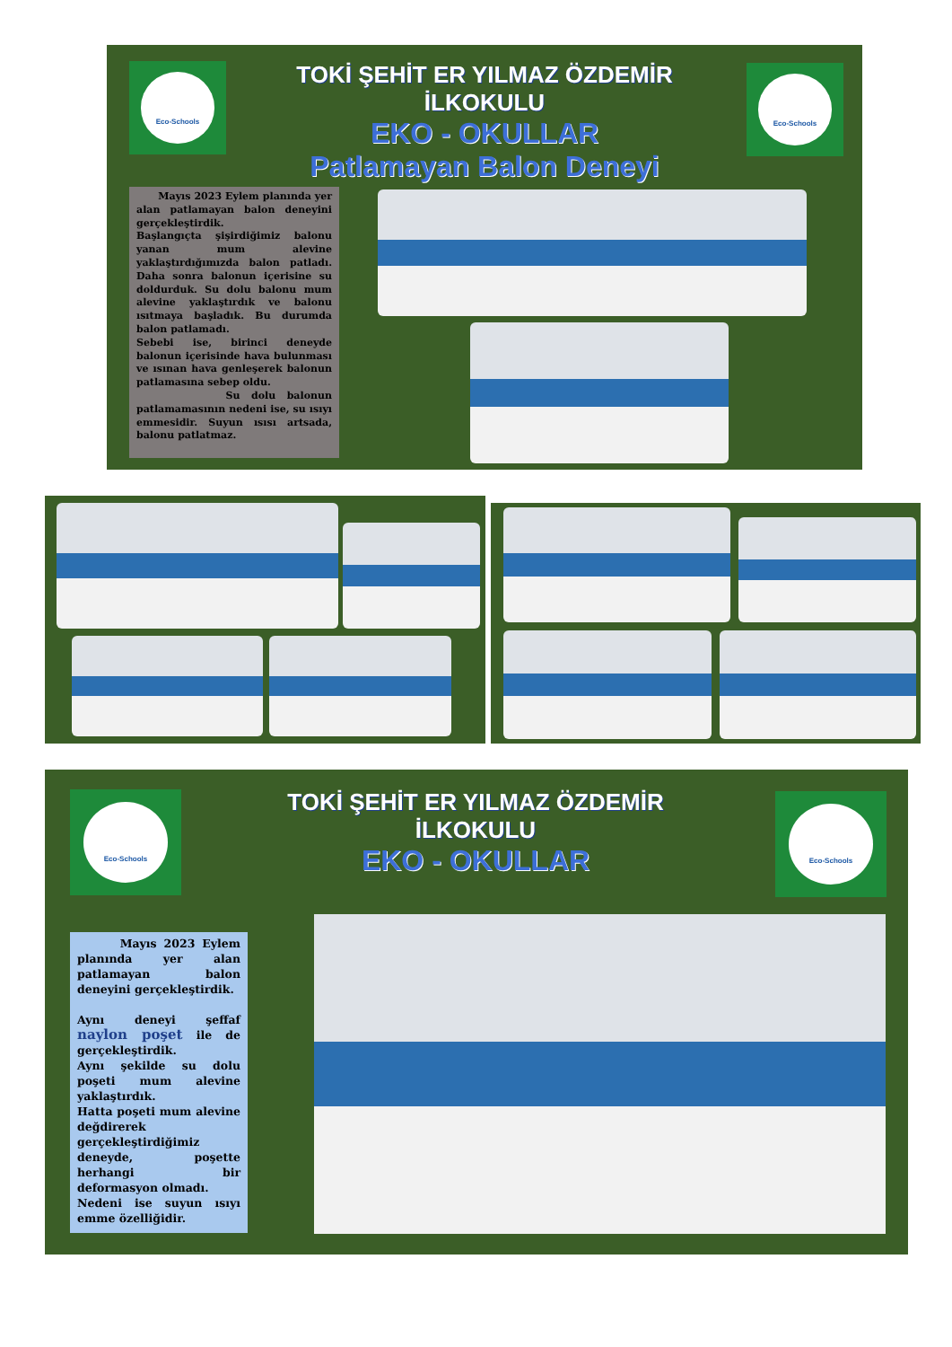Eco-Schools Eco-Schools
TOKİ ŞEHİT ER YILMAZ ÖZDEMİR İLKOKULU
EKO - OKULLAR
Patlamayan Balon Deneyi
Mayıs 2023 Eylem planında yer alan patlamayan balon deneyini gerçekleştirdik.
Başlangıçta şişirdiğimiz balonu yanan mum alevine yaklaştırdığımızda balon patladı. Daha sonra balonun içerisine su doldurduk. Su dolu balonu mum alevine yaklaştırdık ve balonu ısıtmaya başladık. Bu durumda balon patlamadı.
Sebebi ise, birinci deneyde balonun içerisinde hava bulunması ve ısınan hava genleşerek balonun patlamasına sebep oldu.
Su dolu balonun patlamamasının nedeni ise, su ısıyı emmesidir. Suyun ısısı artsada, balonu patlatmaz.
Eco-Schools Eco-Schools
TOKİ ŞEHİT ER YILMAZ ÖZDEMİR İLKOKULU
EKO - OKULLAR
Mayıs 2023 Eylem planında yer alan patlamayan balon deneyini gerçekleştirdik.
Aynı deneyi şeffaf naylon poşet ile de gerçekleştirdik.
Aynı şekilde su dolu poşeti mum alevine yaklaştırdık.
Hatta poşeti mum alevine değdirerek gerçekleştirdiğimiz deneyde, poşette herhangi bir deformasyon olmadı.
Nedeni ise suyun ısıyı emme özelliğidir.